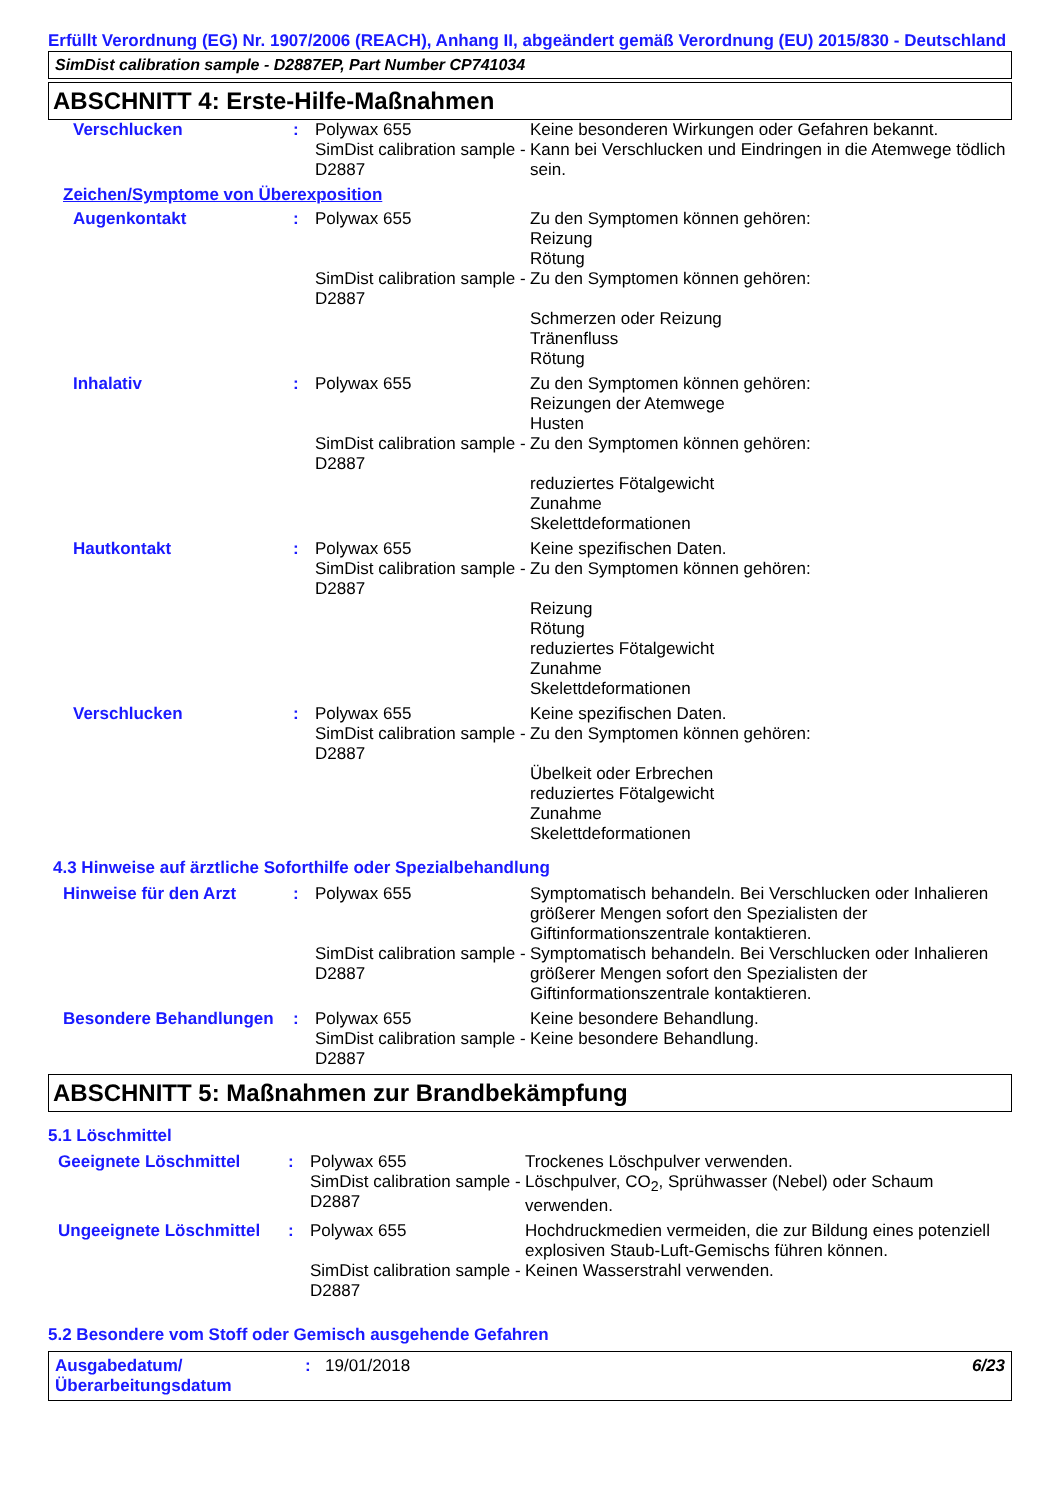Erfüllt Verordnung (EG) Nr. 1907/2006 (REACH), Anhang II, abgeändert gemäß Verordnung (EU) 2015/830 - Deutschland
SimDist calibration sample - D2887EP, Part Number CP741034
ABSCHNITT 4: Erste-Hilfe-Maßnahmen
Verschlucken : Polywax 655
SimDist calibration sample - D2887
Keine besonderen Wirkungen oder Gefahren bekannt.
Kann bei Verschlucken und Eindringen in die Atemwege tödlich sein.
Zeichen/Symptome von Überexposition
Augenkontakt : Polywax 655
SimDist calibration sample - D2887
Zu den Symptomen können gehören:
Reizung
Rötung
Zu den Symptomen können gehören:
Schmerzen oder Reizung
Tränenfluss
Rötung
Inhalativ : Polywax 655
SimDist calibration sample - D2887
Zu den Symptomen können gehören:
Reizungen der Atemwege
Husten
Zu den Symptomen können gehören:
reduziertes Fötalgewicht
Zunahme
Skelettdeformationen
Hautkontakt : Polywax 655
SimDist calibration sample - D2887
Keine spezifischen Daten.
Zu den Symptomen können gehören:
Reizung
Rötung
reduziertes Fötalgewicht
Zunahme
Skelettdeformationen
Verschlucken : Polywax 655
SimDist calibration sample - D2887
Keine spezifischen Daten.
Zu den Symptomen können gehören:
Übelkeit oder Erbrechen
reduziertes Fötalgewicht
Zunahme
Skelettdeformationen
4.3 Hinweise auf ärztliche Soforthilfe oder Spezialbehandlung
Hinweise für den Arzt : Polywax 655
SimDist calibration sample - D2887
Symptomatisch behandeln. Bei Verschlucken oder Inhalieren größerer Mengen sofort den Spezialisten der Giftinformationszentrale kontaktieren.
Symptomatisch behandeln. Bei Verschlucken oder Inhalieren größerer Mengen sofort den Spezialisten der Giftinformationszentrale kontaktieren.
Besondere Behandlungen : Polywax 655
SimDist calibration sample - D2887
Keine besondere Behandlung.
Keine besondere Behandlung.
ABSCHNITT 5: Maßnahmen zur Brandbekämpfung
5.1 Löschmittel
Geeignete Löschmittel : Polywax 655
SimDist calibration sample - D2887
Trockenes Löschpulver verwenden.
Löschpulver, CO<sub>2</sub>, Sprühwasser (Nebel) oder Schaum verwenden.
Ungeeignete Löschmittel
: Polywax 655
SimDist calibration sample - D2887
Hochdruckmedien vermeiden, die zur Bildung eines potenziell explosiven Staub-Luft-Gemischs führen können.
Keinen Wasserstrahl verwenden.
5.2 Besondere vom Stoff oder Gemisch ausgehende Gefahren
Ausgabedatum/
Überarbeitungsdatum
: 19/01/2018 6/23